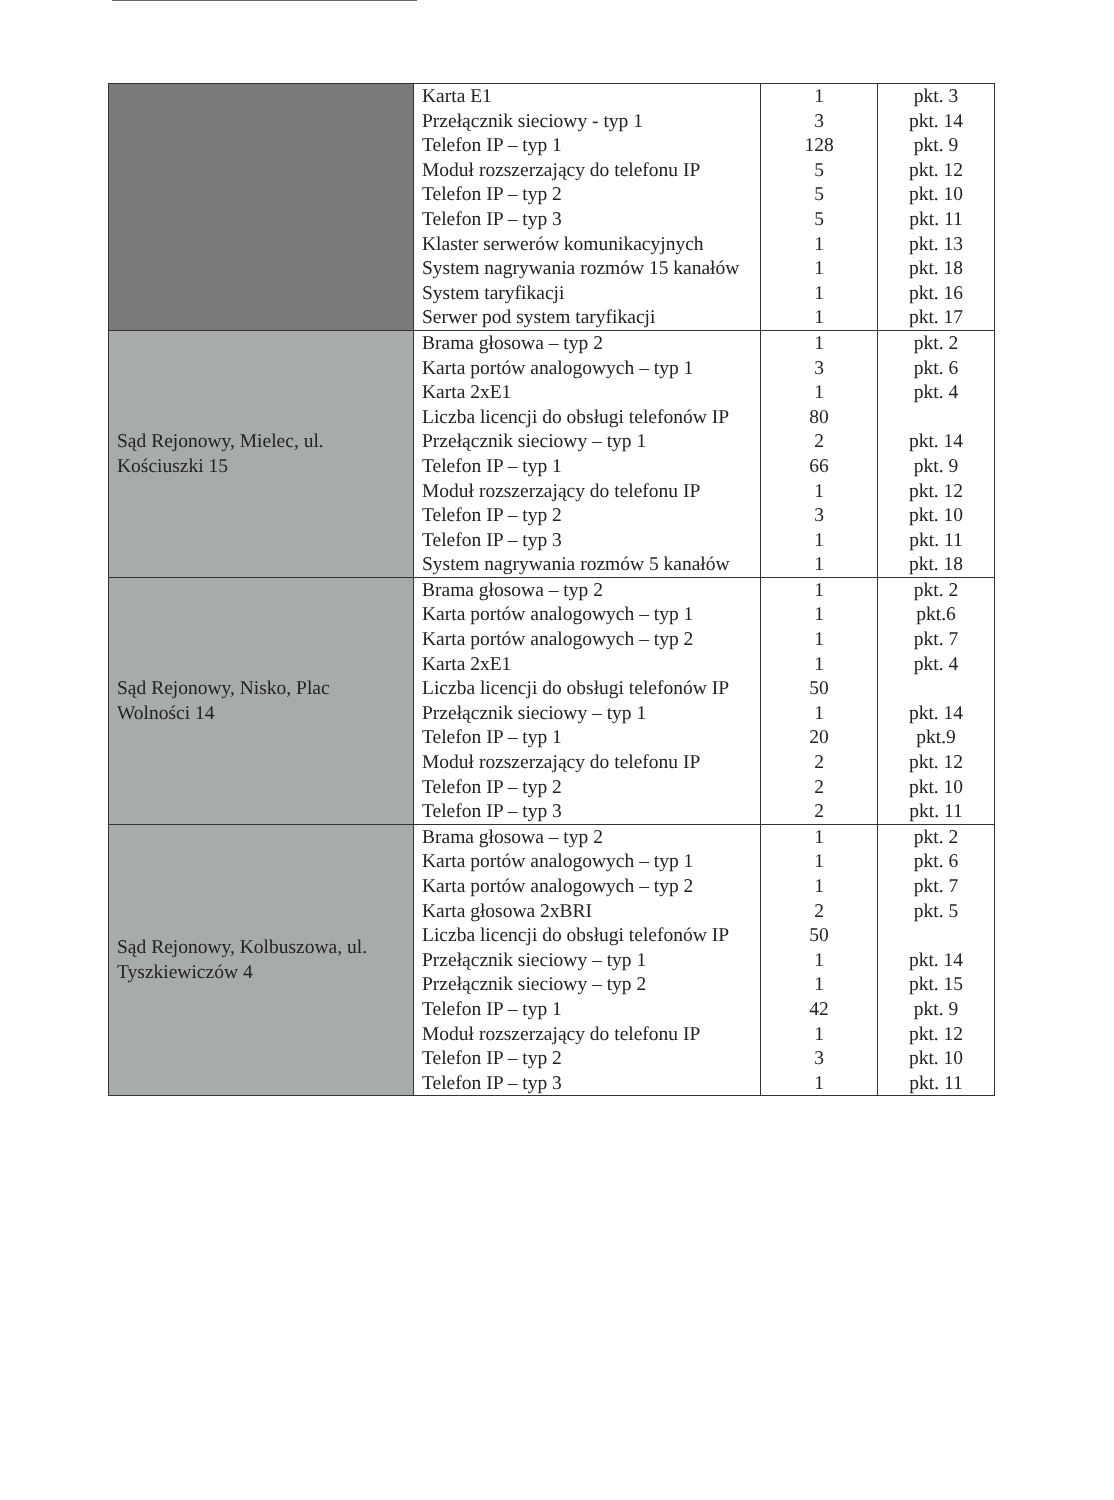| | Karta E1 Przełącznik sieciowy - typ 1 Telefon IP – typ 1 Moduł rozszerzający do telefonu IP Telefon IP – typ 2 Telefon IP – typ 3 Klaster serwerów komunikacyjnych System nagrywania rozmów 15 kanałów System taryfikacji Serwer pod system taryfikacji | 1 3 128 5 5 5 1 1 1 1 | pkt. 3 pkt. 14 pkt. 9 pkt. 12 pkt. 10 pkt. 11 pkt. 13 pkt. 18 pkt. 16 pkt. 17 |
| Sąd Rejonowy, Mielec, ul. Kościuszki 15 | Brama głosowa – typ 2 Karta portów analogowych – typ 1 Karta 2xE1 Liczba licencji do obsługi telefonów IP Przełącznik sieciowy – typ 1 Telefon IP – typ 1 Moduł rozszerzający do telefonu IP Telefon IP – typ 2 Telefon IP – typ 3 System nagrywania rozmów 5 kanałów | 1 3 1 80 2 66 1 3 1 1 | pkt. 2 pkt. 6 pkt. 4 pkt. 14 pkt. 9 pkt. 12 pkt. 10 pkt. 11 pkt. 18 |
| Sąd Rejonowy, Nisko, Plac Wolności 14 | Brama głosowa – typ 2 Karta portów analogowych – typ 1 Karta portów analogowych – typ 2 Karta 2xE1 Liczba licencji do obsługi telefonów IP Przełącznik sieciowy – typ 1 Telefon IP – typ 1 Moduł rozszerzający do telefonu IP Telefon IP – typ 2 Telefon IP – typ 3 | 1 1 1 1 50 1 20 2 2 2 | pkt. 2 pkt.6 pkt. 7 pkt. 4 pkt. 14 pkt.9 pkt. 12 pkt. 10 pkt. 11 |
| Sąd Rejonowy, Kolbuszowa, ul. Tyszkiewiczów 4 | Brama głosowa – typ 2 Karta portów analogowych – typ 1 Karta portów analogowych – typ 2 Karta głosowa 2xBRI Liczba licencji do obsługi telefonów IP Przełącznik sieciowy – typ 1 Przełącznik sieciowy – typ 2 Telefon IP – typ 1 Moduł rozszerzający do telefonu IP Telefon IP – typ 2 Telefon IP – typ 3 | 1 1 1 2 50 1 1 42 1 3 1 | pkt. 2 pkt. 6 pkt. 7 pkt. 5 pkt. 14 pkt. 15 pkt. 9 pkt. 12 pkt. 10 pkt. 11 |